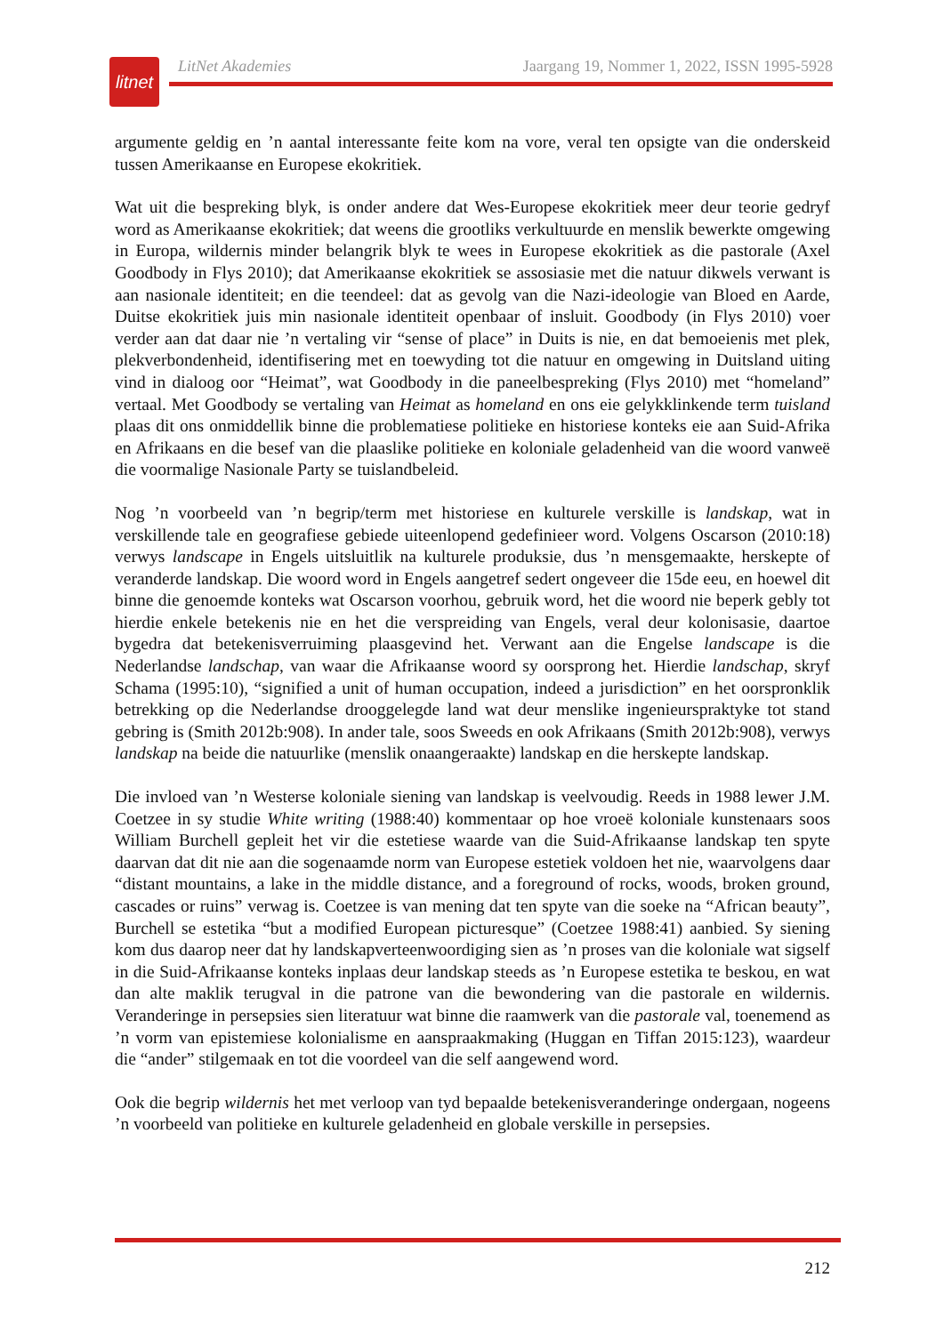litnet
LitNet Akademies Jaargang 19, Nommer 1, 2022, ISSN 1995-5928
argumente geldig en ’n aantal interessante feite kom na vore, veral ten opsigte van die onder­skeid tussen Amerikaanse en Europese ekokritiek.
Wat uit die bespreking blyk, is onder andere dat Wes-Europese ekokritiek meer deur teorie gedryf word as Amerikaanse ekokritiek; dat weens die grootliks verkultuurde en menslik bewerkte omgewing in Europa, wildernis minder belangrik blyk te wees in Europese ekokritiek as die pastorale (Axel Goodbody in Flys 2010); dat Amerikaanse ekokritiek se assosiasie met die natuur dikwels verwant is aan nasionale identiteit; en die teendeel: dat as gevolg van die Nazi-ideologie van Bloed en Aarde, Duitse ekokritiek juis min nasionale identiteit openbaar of insluit. Goodbody (in Flys 2010) voer verder aan dat daar nie ’n vertaling vir “sense of place” in Duits is nie, en dat bemoeienis met plek, plekverbondenheid, identifisering met en toe­wyding tot die natuur en omgewing in Duitsland uiting vind in dialoog oor “Heimat”, wat Goodbody in die paneelbespreking (Flys 2010) met “homeland” vertaal. Met Goodbody se vertaling van Heimat as homeland en ons eie gelykklinkende term tuisland plaas dit ons onmiddellik binne die problematiese politieke en historiese konteks eie aan Suid-Afrika en Afrikaans en die besef van die plaaslike politieke en koloniale geladenheid van die woord vanweë die voormalige Nasionale Party se tuislandbeleid.
Nog ’n voorbeeld van ’n begrip/term met historiese en kulturele verskille is landskap, wat in verskillende tale en geografiese gebiede uiteenlopend gedefinieer word. Volgens Oscarson (2010:18) verwys landscape in Engels uitsluitlik na kulturele produksie, dus ’n mensgemaakte, herskepte of veranderde landskap. Die woord word in Engels aangetref sedert ongeveer die 15de eeu, en hoewel dit binne die genoemde konteks wat Oscarson voorhou, gebruik word, het die woord nie beperk gebly tot hierdie enkele betekenis nie en het die verspreiding van Engels, veral deur kolonisasie, daartoe bygedra dat betekenisverruiming plaasgevind het. Verwant aan die Engelse landscape is die Nederlandse landschap, van waar die Afrikaanse woord sy oor­sprong het. Hierdie landschap, skryf Schama (1995:10), “signified a unit of human occupation, indeed a jurisdiction” en het oorspronklik betrekking op die Nederlandse drooggelegde land wat deur menslike ingenieurspraktyke tot stand gebring is (Smith 2012b:908). In ander tale, soos Sweeds en ook Afrikaans (Smith 2012b:908), verwys landskap na beide die natuurlike (menslik onaangeraakte) landskap en die herskepte landskap.
Die invloed van ’n Westerse koloniale siening van landskap is veelvoudig. Reeds in 1988 lewer J.M. Coetzee in sy studie White writing (1988:40) kommentaar op hoe vroeë koloniale kunstenaars soos William Burchell gepleit het vir die estetiese waarde van die Suid-Afrikaanse landskap ten spyte daarvan dat dit nie aan die sogenaamde norm van Europese estetiek voldoen het nie, waarvolgens daar “distant mountains, a lake in the middle distance, and a foreground of rocks, woods, broken ground, cascades or ruins” verwag is. Coetzee is van mening dat ten spyte van die soeke na “African beauty”, Burchell se estetika “but a modified European picturesque” (Coetzee 1988:41) aanbied. Sy siening kom dus daarop neer dat hy landskap­verteenwoordiging sien as ’n proses van die koloniale wat sigself in die Suid-Afrikaanse konteks inplaas deur landskap steeds as ’n Europese estetika te beskou, en wat dan alte maklik terugval in die patrone van die bewondering van die pastorale en wildernis. Veranderinge in persepsies sien literatuur wat binne die raamwerk van die pastorale val, toenemend as ’n vorm van epistemiese kolonialisme en aanspraakmaking (Huggan en Tiffan 2015:123), waardeur die “ander” stilgemaak en tot die voordeel van die self aangewend word.
Ook die begrip wildernis het met verloop van tyd bepaalde betekenisveranderinge ondergaan, nogeens ’n voorbeeld van politieke en kulturele geladenheid en globale verskille in persepsies.
212